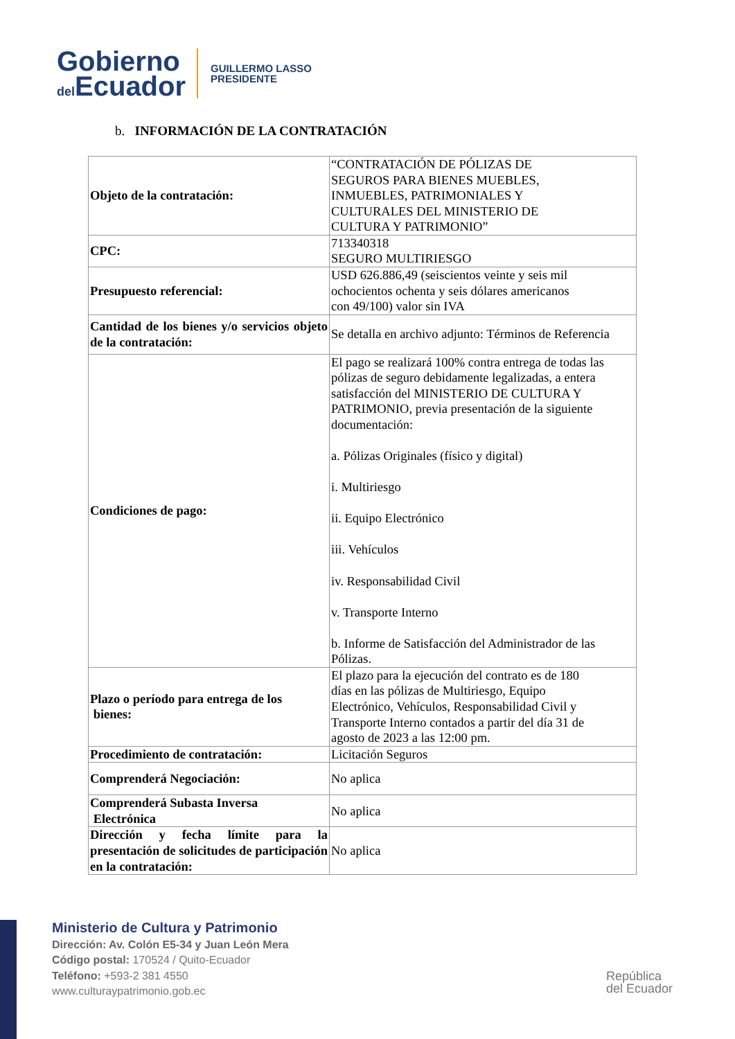Gobierno
del Ecuador
GUILLERMO LASSO
PRESIDENTE
b. INFORMACIÓN DE LA CONTRATACIÓN
| Objeto de la contratación: | “CONTRATACIÓN DE PÓLIZAS DE SEGUROS PARA BIENES MUEBLES, INMUEBLES, PATRIMONIALES Y CULTURALES DEL MINISTERIO DE CULTURA Y PATRIMONIO” |
| CPC: | 713340318 SEGURO MULTIRIESGO |
| Presupuesto referencial: | USD 626.886,49 (seiscientos veinte y seis mil ochocientos ochenta y seis dólares americanos con 49/100) valor sin IVA |
| Cantidad de los bienes y/o servicios objeto de la contratación: | Se detalla en archivo adjunto: Términos de Referencia |
| Condiciones de pago: | El pago se realizará 100% contra entrega de todas las pólizas de seguro debidamente legalizadas, a entera satisfacción del MINISTERIO DE CULTURA Y PATRIMONIO, previa presentación de la siguiente documentación: a. Pólizas Originales (físico y digital) i. Multiriesgo ii. Equipo Electrónico iii. Vehículos iv. Responsabilidad Civil v. Transporte Interno b. Informe de Satisfacción del Administrador de las Pólizas. |
| Plazo o período para entrega de los bienes: | El plazo para la ejecución del contrato es de 180 días en las pólizas de Multiriesgo, Equipo Electrónico, Vehículos, Responsabilidad Civil y Transporte Interno contados a partir del día 31 de agosto de 2023 a las 12:00 pm. |
| Procedimiento de contratación: | Licitación Seguros |
| Comprenderá Negociación: | No aplica |
| Comprenderá Subasta Inversa Electrónica | No aplica |
| Dirección y fecha límite para la presentación de solicitudes de participación en la contratación: | No aplica |
Ministerio de Cultura y Patrimonio
Dirección: Av. Colón E5-34 y Juan León Mera
Código postal: 170524 / Quito-Ecuador
Teléfono: +593-2 381 4550
www.culturaypatrimonio.gob.ec
República
del Ecuador